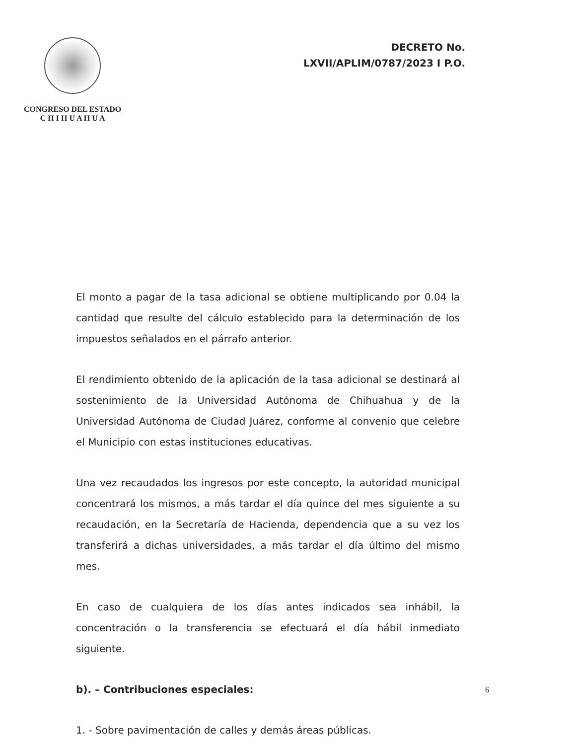CONGRESO DEL ESTADO
C H I H U A H U A
DECRETO No.
LXVII/APLIM/0787/2023 I P.O.
El monto a pagar de la tasa adicional se obtiene multiplicando por 0.04 la cantidad que resulte del cálculo establecido para la determinación de los impuestos señalados en el párrafo anterior.
El rendimiento obtenido de la aplicación de la tasa adicional se destinará al sostenimiento de la Universidad Autónoma de Chihuahua y de la Universidad Autónoma de Ciudad Juárez, conforme al convenio que celebre el Municipio con estas instituciones educativas.
Una vez recaudados los ingresos por este concepto, la autoridad municipal concentrará los mismos, a más tardar el día quince del mes siguiente a su recaudación, en la Secretaría de Hacienda, dependencia que a su vez los transferirá a dichas universidades, a más tardar el día último del mismo mes.
En caso de cualquiera de los días antes indicados sea inhábil, la concentración o la transferencia se efectuará el día hábil inmediato siguiente.
b). – Contribuciones especiales:
1. - Sobre pavimentación de calles y demás áreas públicas.
6